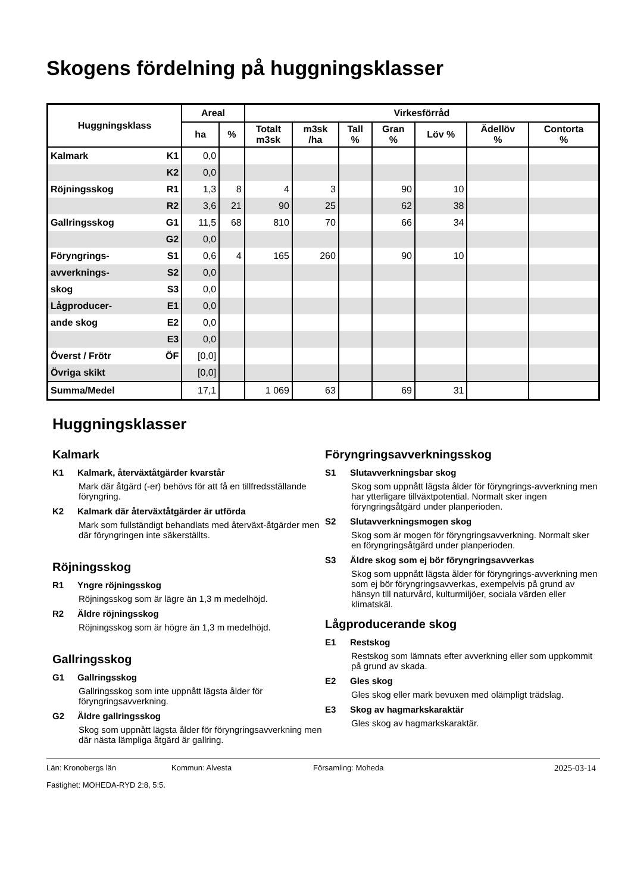Skogens fördelning på huggningsklasser
| Huggningsklass | | Areal | | Virkesförråd | | | | | | |
| --- | --- | --- | --- | --- | --- | --- | --- | --- | --- | --- |
| | | ha | % | Totalt m3sk | m3sk /ha | Tall % | Gran % | Löv % | Ädellöv % | Contorta % |
| Kalmark | K1 | 0,0 | | | | | | | | |
| | K2 | 0,0 | | | | | | | | |
| Röjningsskog | R1 | 1,3 | 8 | 4 | 3 | | 90 | 10 | | |
| | R2 | 3,6 | 21 | 90 | 25 | | 62 | 38 | | |
| Gallringsskog | G1 | 11,5 | 68 | 810 | 70 | | 66 | 34 | | |
| | G2 | 0,0 | | | | | | | | |
| Föryngrings- | S1 | 0,6 | 4 | 165 | 260 | | 90 | 10 | | |
| avverknings- | S2 | 0,0 | | | | | | | | |
| skog | S3 | 0,0 | | | | | | | | |
| Lågproducer- | E1 | 0,0 | | | | | | | | |
| ande skog | E2 | 0,0 | | | | | | | | |
| | E3 | 0,0 | | | | | | | | |
| Överst / Frötr | ÖF | [0,0] | | | | | | | | |
| Övriga skikt | | [0,0] | | | | | | | | |
| Summa/Medel | | 17,1 | | 1 069 | 63 | | 69 | 31 | | |
Huggningsklasser
Kalmark
K1 Kalmark, återväxtåtgärder kvarstår
Mark där åtgärd (-er) behövs för att få en tillfredsställande föryngring.
K2 Kalmark där återväxtåtgärder är utförda
Mark som fullständigt behandlats med återväxt-åtgärder men där föryngringen inte säkerställts.
Röjningsskog
R1 Yngre röjningsskog
Röjningsskog som är lägre än 1,3 m medelhöjd.
R2 Äldre röjningsskog
Röjningsskog som är högre än 1,3 m medelhöjd.
Gallringsskog
G1 Gallringsskog
Gallringsskog som inte uppnått lägsta ålder för föryngringsavverkning.
G2 Äldre gallringsskog
Skog som uppnått lägsta ålder för föryngringsavverkning men där nästa lämpliga åtgärd är gallring.
Föryngringsavverkningsskog
S1 Slutavverkningsbar skog
Skog som uppnått lägsta ålder för föryngrings-avverkning men har ytterligare tillväxtpotential. Normalt sker ingen föryngringsåtgärd under planperioden.
S2 Slutavverkningsmogen skog
Skog som är mogen för föryngringsavverkning. Normalt sker en föryngringsåtgärd under planperioden.
S3 Äldre skog som ej bör föryngringsavverkas
Skog som uppnått lägsta ålder för föryngrings-avverkning men som ej bör föryngringsavverkas, exempelvis på grund av hänsyn till naturvård, kulturmiljöer, sociala värden eller klimatskäl.
Lågproducerande skog
E1 Restskog
Restskog som lämnats efter avverkning eller som uppkommit på grund av skada.
E2 Gles skog
Gles skog eller mark bevuxen med olämpligt trädslag.
E3 Skog av hagmarkskaraktär
Gles skog av hagmarkskaraktär.
Län: Kronobergs län Kommun: Alvesta Församling: Moheda 2025-03-14
Fastighet: MOHEDA-RYD 2:8, 5:5.